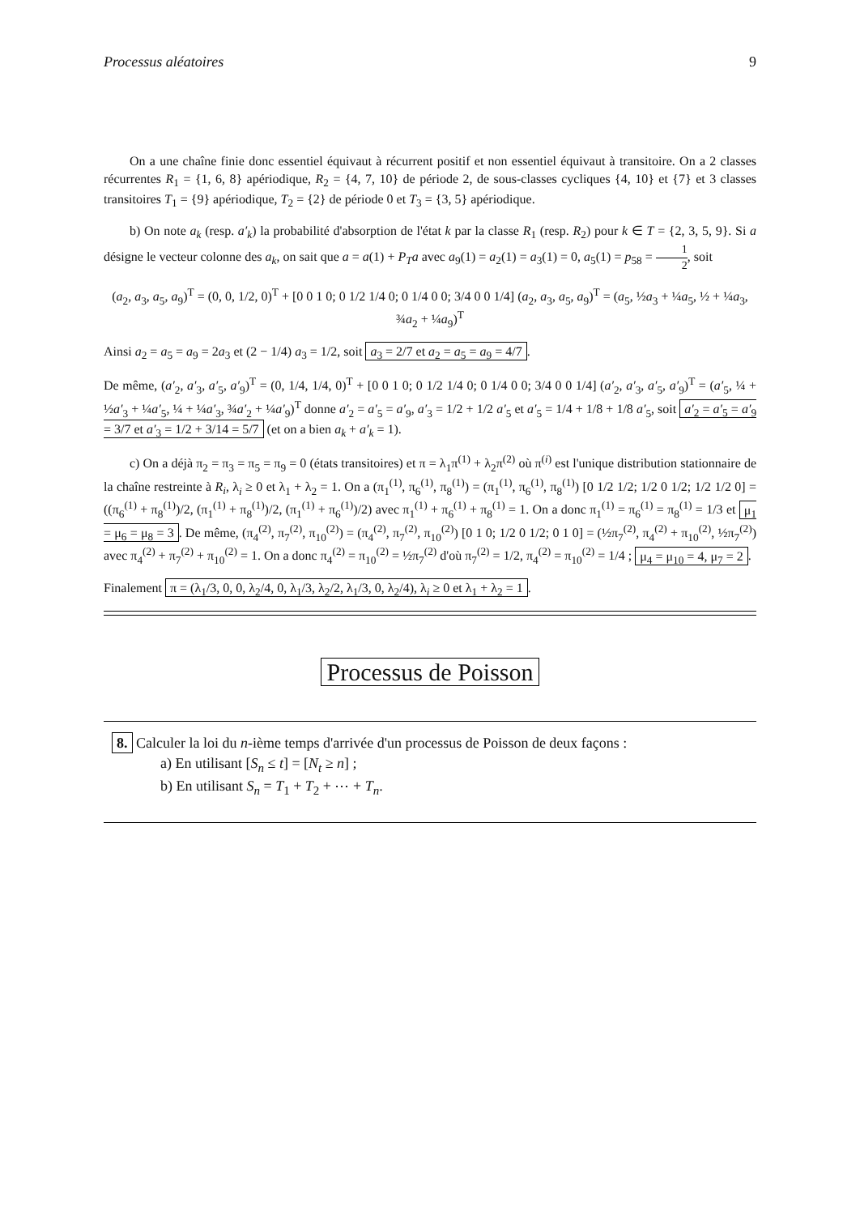Processus aléatoires 9
On a une chaîne finie donc essentiel équivaut à récurrent positif et non essentiel équivaut à transitoire. On a 2 classes récurrentes R<sub>1</sub> = {1, 6, 8} apériodique, R<sub>2</sub> = {4, 7, 10} de période 2, de sous-classes cycliques {4, 10} et {7} et 3 classes transitoires T<sub>1</sub> = {9} apériodique, T<sub>2</sub> = {2} de période 0 et T<sub>3</sub> = {3, 5} apériodique.
b) On note a<sub>k</sub> (resp. a′<sub>k</sub>) la probabilité d'absorption de l'état k par la classe R<sub>1</sub> (resp. R<sub>2</sub>) pour k ∈ T = {2, 3, 5, 9}. Si a désigne le vecteur colonne des a<sub>k</sub>, on sait que a = a(1) + P<sub>T</sub>a avec a<sub>9</sub>(1) = a<sub>2</sub>(1) = a<sub>3</sub>(1) = 0, a<sub>5</sub>(1) = p<sub>58</sub> = 1 2, soit
(a<sub>2</sub>, a<sub>3</sub>, a<sub>5</sub>, a<sub>9</sub>)<sup>T</sup> = (0, 0, 1/2, 0)<sup>T</sup> + [0 0 1 0; 0 1/2 1/4 0; 0 1/4 0 0; 3/4 0 0 1/4] (a<sub>2</sub>, a<sub>3</sub>, a<sub>5</sub>, a<sub>9</sub>)<sup>T</sup> = (a<sub>5</sub>, ½a<sub>3</sub> + ¼a<sub>5</sub>, ½ + ¼a<sub>3</sub>, ¾a<sub>2</sub> + ¼a<sub>9</sub>)<sup>T</sup>
Ainsi a<sub>2</sub> = a<sub>5</sub> = a<sub>9</sub> = 2a<sub>3</sub> et (2 − 1/4) a<sub>3</sub> = 1/2, soit a<sub>3</sub> = 2/7 et a<sub>2</sub> = a<sub>5</sub> = a<sub>9</sub> = 4/7.
De même, (a′<sub>2</sub>, a′<sub>3</sub>, a′<sub>5</sub>, a′<sub>9</sub>)<sup>T</sup> = (0, 1/4, 1/4, 0)<sup>T</sup> + [0 0 1 0; 0 1/2 1/4 0; 0 1/4 0 0; 3/4 0 0 1/4] (a′<sub>2</sub>, a′<sub>3</sub>, a′<sub>5</sub>, a′<sub>9</sub>)<sup>T</sup> = (a′<sub>5</sub>, ¼ + ½a′<sub>3</sub> + ¼a′<sub>5</sub>, ¼ + ¼a′<sub>3</sub>, ¾a′<sub>2</sub> + ¼a′<sub>9</sub>)<sup>T</sup> donne a′<sub>2</sub> = a′<sub>5</sub> = a′<sub>9</sub>, a′<sub>3</sub> = 1/2 + 1/2 a′<sub>5</sub> et a′<sub>5</sub> = 1/4 + 1/8 + 1/8 a′<sub>5</sub>, soit a′<sub>2</sub> = a′<sub>5</sub> = a′<sub>9</sub> = 3/7 et a′<sub>3</sub> = 1/2 + 3/14 = 5/7 (et on a bien a<sub>k</sub> + a′<sub>k</sub> = 1).
c) On a déjà π<sub>2</sub> = π<sub>3</sub> = π<sub>5</sub> = π<sub>9</sub> = 0 (états transitoires) et π = λ<sub>1</sub>π<sup>(1)</sup> + λ<sub>2</sub>π<sup>(2)</sup> où π<sup>(i)</sup> est l'unique distribution stationnaire de la chaîne restreinte à R<sub>i</sub>, λ<sub>i</sub> ≥ 0 et λ<sub>1</sub> + λ<sub>2</sub> = 1. On a (π<sub>1</sub><sup>(1)</sup>, π<sub>6</sub><sup>(1)</sup>, π<sub>8</sub><sup>(1)</sup>) = (π<sub>1</sub><sup>(1)</sup>, π<sub>6</sub><sup>(1)</sup>, π<sub>8</sub><sup>(1)</sup>) [0 1/2 1/2; 1/2 0 1/2; 1/2 1/2 0] = ((π<sub>6</sub><sup>(1)</sup> + π<sub>8</sub><sup>(1)</sup>)/2, (π<sub>1</sub><sup>(1)</sup> + π<sub>8</sub><sup>(1)</sup>)/2, (π<sub>1</sub><sup>(1)</sup> + π<sub>6</sub><sup>(1)</sup>)/2) avec π<sub>1</sub><sup>(1)</sup> + π<sub>6</sub><sup>(1)</sup> + π<sub>8</sub><sup>(1)</sup> = 1. On a donc π<sub>1</sub><sup>(1)</sup> = π<sub>6</sub><sup>(1)</sup> = π<sub>8</sub><sup>(1)</sup> = 1/3 et μ<sub>1</sub> = μ<sub>6</sub> = μ<sub>8</sub> = 3. De même, (π<sub>4</sub><sup>(2)</sup>, π<sub>7</sub><sup>(2)</sup>, π<sub>10</sub><sup>(2)</sup>) = (π<sub>4</sub><sup>(2)</sup>, π<sub>7</sub><sup>(2)</sup>, π<sub>10</sub><sup>(2)</sup>) [0 1 0; 1/2 0 1/2; 0 1 0] = (½π<sub>7</sub><sup>(2)</sup>, π<sub>4</sub><sup>(2)</sup> + π<sub>10</sub><sup>(2)</sup>, ½π<sub>7</sub><sup>(2)</sup>) avec π<sub>4</sub><sup>(2)</sup> + π<sub>7</sub><sup>(2)</sup> + π<sub>10</sub><sup>(2)</sup> = 1. On a donc π<sub>4</sub><sup>(2)</sup> = π<sub>10</sub><sup>(2)</sup> = ½π<sub>7</sub><sup>(2)</sup> d'où π<sub>7</sub><sup>(2)</sup> = 1/2, π<sub>4</sub><sup>(2)</sup> = π<sub>10</sub><sup>(2)</sup> = 1/4 ; μ<sub>4</sub> = μ<sub>10</sub> = 4, μ<sub>7</sub> = 2.
Finalement π = (λ<sub>1</sub>/3, 0, 0, λ<sub>2</sub>/4, 0, λ<sub>1</sub>/3, λ<sub>2</sub>/2, λ<sub>1</sub>/3, 0, λ<sub>2</sub>/4), λ<sub>i</sub> ≥ 0 et λ<sub>1</sub> + λ<sub>2</sub> = 1.
Processus de Poisson
8. Calculer la loi du n-ième temps d'arrivée d'un processus de Poisson de deux façons :
a) En utilisant [S<sub>n</sub> ≤ t] = [N<sub>t</sub> ≥ n] ;
b) En utilisant S<sub>n</sub> = T<sub>1</sub> + T<sub>2</sub> + ⋯ + T<sub>n</sub>.